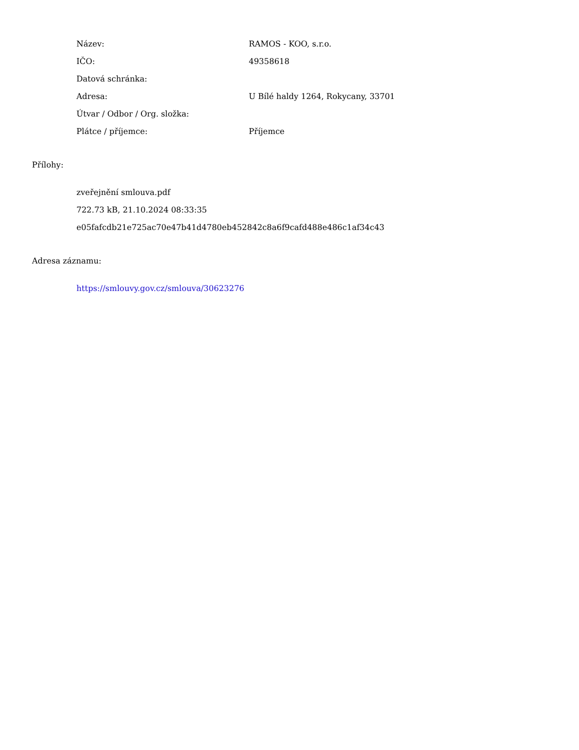| Název: | RAMOS - KOO, s.r.o. |
| IČO: | 49358618 |
| Datová schránka: | |
| Adresa: | U Bílé haldy 1264, Rokycany, 33701 |
| Útvar / Odbor / Org. složka: | |
| Plátce / příjemce: | Příjemce |
Přílohy:
zveřejnění smlouva.pdf
722.73 kB, 21.10.2024 08:33:35
e05fafcdb21e725ac70e47b41d4780eb452842c8a6f9cafd488e486c1af34c43
Adresa záznamu:
https://smlouvy.gov.cz/smlouva/30623276